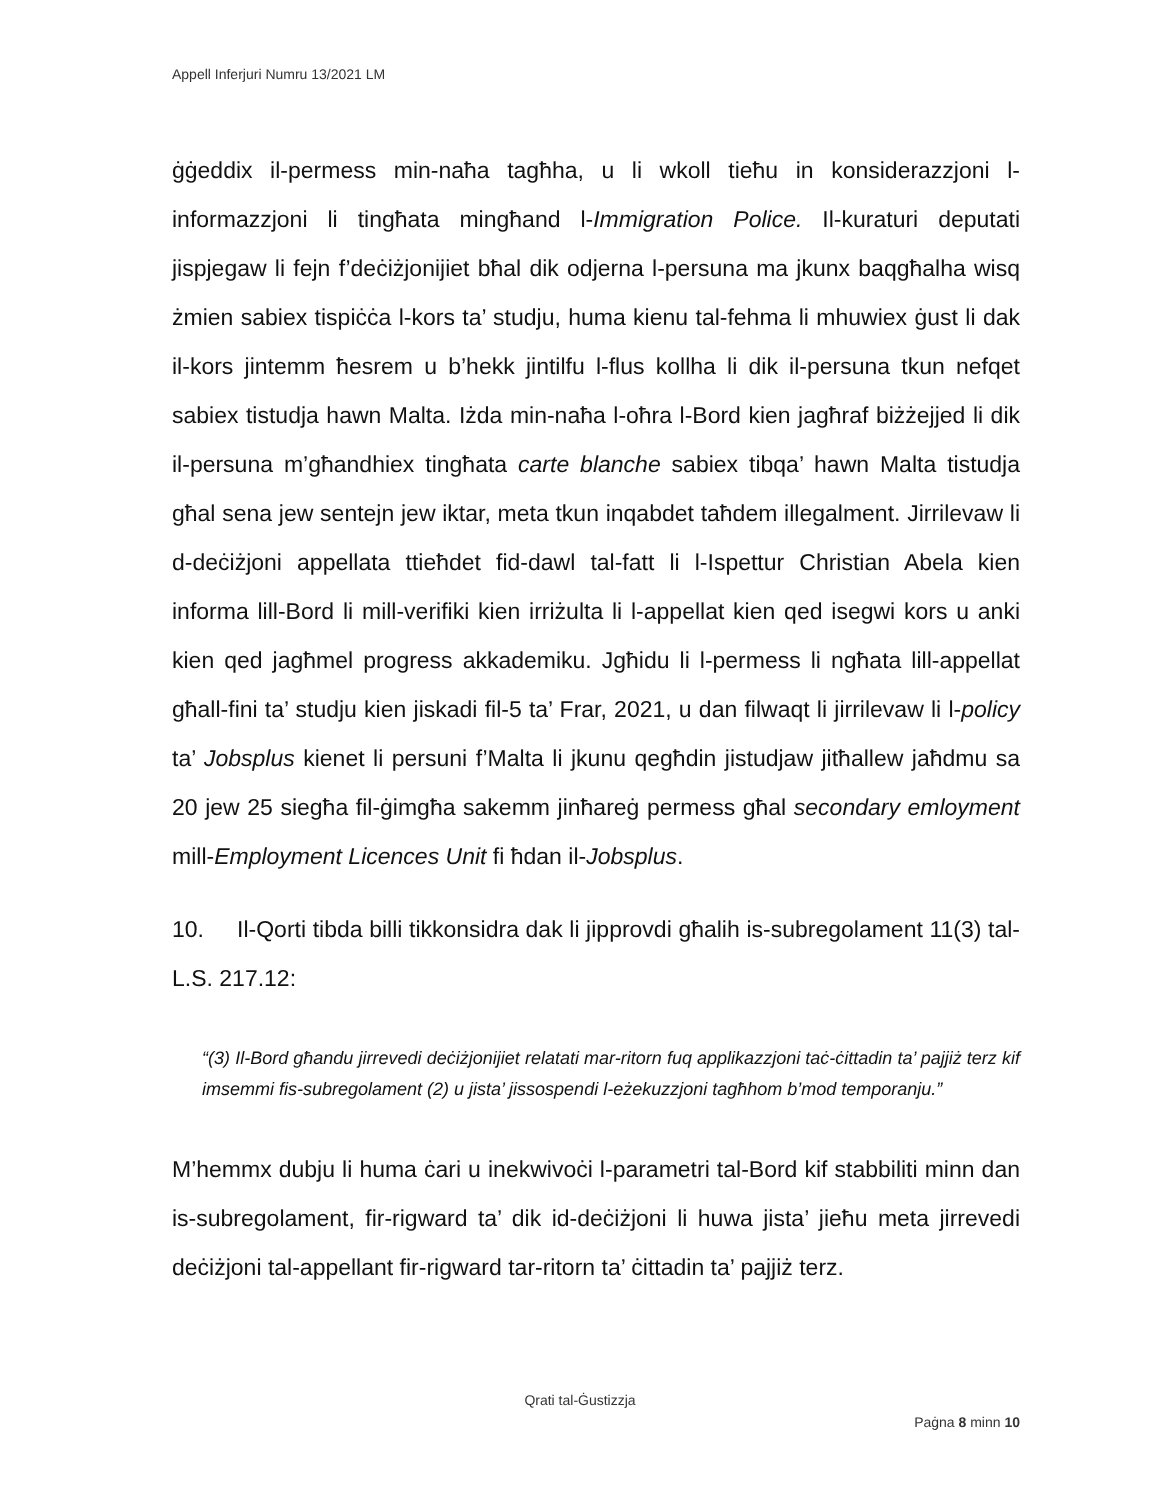Appell Inferjuri Numru 13/2021 LM
ġġeddix il-permess min-naħa tagħha, u li wkoll tieħu in konsiderazzjoni l-informazzjoni li tingħata mingħand l-Immigration Police. Il-kuraturi deputati jispjegaw li fejn f’deċiżjonijiet bħal dik odjerna l-persuna ma jkunx baqgħalha wisq żmien sabiex tispiċċa l-kors ta’ studju, huma kienu tal-fehma li mhuwiex ġust li dak il-kors jintemm ħesrem u b’hekk jintilfu l-flus kollha li dik il-persuna tkun nefqet sabiex tistudja hawn Malta. Iżda min-naħa l-oħra l-Bord kien jagħraf biżżejjed li dik il-persuna m’għandhiex tingħata carte blanche sabiex tibqa’ hawn Malta tistudja għal sena jew sentejn jew iktar, meta tkun inqabdet taħdem illegalment. Jirrilevaw li d-deċiżjoni appellata ttieħdet fid-dawl tal-fatt li l-Ispettur Christian Abela kien informa lill-Bord li mill-verifiki kien irriżulta li l-appellat kien qed isegwi kors u anki kien qed jagħmel progress akkademiku. Jgħidu li l-permess li ngħata lill-appellat għall-fini ta’ studju kien jiskadi fil-5 ta’ Frar, 2021, u dan filwaqt li jirrilevaw li l-policy ta’ Jobsplus kienet li persuni f’Malta li jkunu qegħdin jistudjaw jitħallew jaħdmu sa 20 jew 25 siegħa fil-ġimgħa sakemm jinħareġ permess għal secondary emloyment mill-Employment Licences Unit fi ħdan il-Jobsplus.
10. Il-Qorti tibda billi tikkonsidra dak li jipprovdi għalih is-subregolament 11(3) tal-L.S. 217.12:
“(3) Il-Bord għandu jirrevedi deċiżjonijiet relatati mar-ritorn fuq applikazzjoni taċ-ċittadin ta’ pajjiż terz kif imsemmi fis-subregolament (2) u jista’ jissospendi l-eżekuzzjoni tagħhom b’mod temporanju.”
M’hemmx dubju li huma ċari u inekwivoċi l-parametri tal-Bord kif stabbiliti minn dan is-subregolament, fir-rigward ta’ dik id-deċiżjoni li huwa jista’ jieħu meta jirrevedi deċiżjoni tal-appellant fir-rigward tar-ritorn ta’ ċittadin ta’ pajjiż terz.
Qrati tal-Ġustizzja
Paġna 8 minn 10